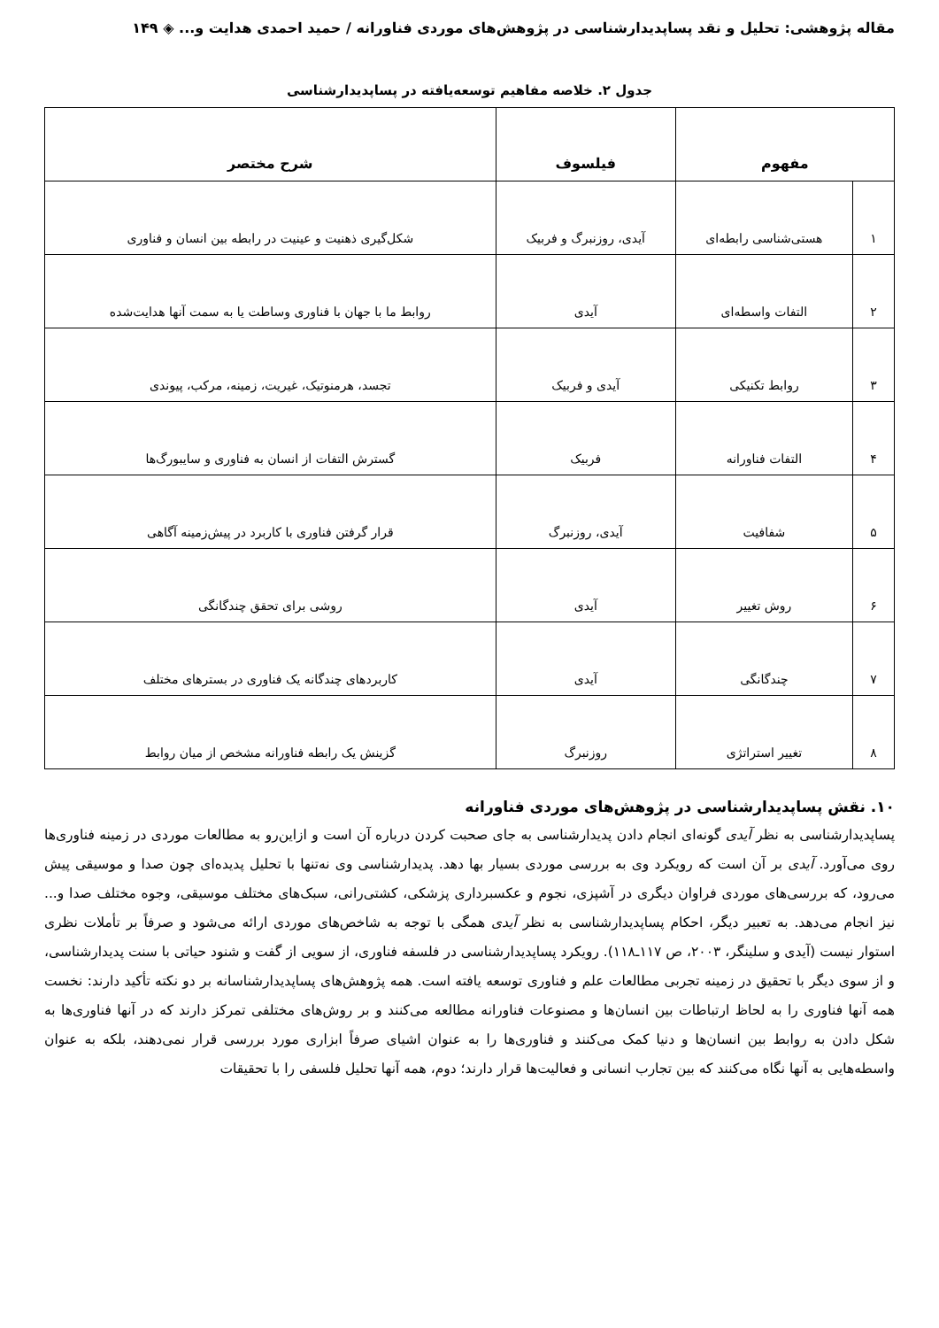مقاله پژوهشی: تحلیل و نقد پساپدیدارشناسی در پژوهش‌های موردی فناورانه / حمید احمدی هدایت و... ◈ ۱۴۹
جدول ۲. خلاصه مفاهیم توسعه‌یافته در پساپدیدارشناسی
| مفهوم | | فیلسوف | شرح مختصر |
| --- | --- | --- | --- |
| ۱ | هستی‌شناسی رابطه‌ای | آیدی، روزنبرگ و فربیک | شکل‌گیری ذهنیت و عینیت در رابطه بین انسان و فناوری |
| ۲ | التفات واسطه‌ای | آیدی | روابط ما با جهان با فناوری وساطت یا به سمت آنها هدایت‌شده |
| ۳ | روابط تکنیکی | آیدی و فربیک | تجسد، هرمنوتیک، غیریت، زمینه، مرکب، پیوندی |
| ۴ | التفات فناورانه | فربیک | گسترش التفات از انسان به فناوری و سایبورگ‌ها |
| ۵ | شفافیت | آیدی، روزنبرگ | قرار گرفتن فناوری با کاربرد در پیش‌زمینه آگاهی |
| ۶ | روش تغییر | آیدی | روشی برای تحقق چندگانگی |
| ۷ | چندگانگی | آیدی | کاربردهای چندگانه یک فناوری در بسترهای مختلف |
| ۸ | تغییر استراتژی | روزنبرگ | گزینش یک رابطه فناورانه مشخص از میان روابط |
۱۰. نقش پساپدیدارشناسی در پژوهش‌های موردی فناورانه
پساپدیدارشناسی به نظر آیدی گونه‌ای انجام دادن پدیدارشناسی به جای صحبت کردن درباره آن است و ازاین‌رو به مطالعات موردی در زمینه فناوری‌ها روی می‌آورد. آیدی بر آن است که رویکرد وی به بررسی موردی بسیار بها دهد. پدیدارشناسی وی نه‌تنها با تحلیل پدیده‌ای چون صدا و موسیقی پیش می‌رود، که بررسی‌های موردی فراوان دیگری در آشپزی، نجوم و عکسبرداری پزشکی، کشتی‌رانی، سبک‌های مختلف موسیقی، وجوه مختلف صدا و... نیز انجام می‌دهد. به تعبیر دیگر، احکام پساپدیدارشناسی به نظر آیدی همگی با توجه به شاخص‌های موردی ارائه می‌شود و صرفاً بر تأملات نظری استوار نیست (آیدی و سلینگر، ۲۰۰۳، ص ۱۱۷ـ۱۱۸). رویکرد پساپدیدارشناسی در فلسفه فناوری، از سویی از گفت و شنود حیاتی با سنت پدیدارشناسی، و از سوی دیگر با تحقیق در زمینه تجربی مطالعات علم و فناوری توسعه یافته است. همه پژوهش‌های پساپدیدارشناسانه بر دو نکته تأکید دارند: نخست همه آنها فناوری را به لحاظ ارتباطات بین انسان‌ها و مصنوعات فناورانه مطالعه می‌کنند و بر روش‌های مختلفی تمرکز دارند که در آنها فناوری‌ها به شکل دادن به روابط بین انسان‌ها و دنیا کمک می‌کنند و فناوری‌ها را به عنوان اشیای صرفاً ابزاری مورد بررسی قرار نمی‌دهند، بلکه به عنوان واسطه‌هایی به آنها نگاه می‌کنند که بین تجارب انسانی و فعالیت‌ها قرار دارند؛ دوم، همه آنها تحلیل فلسفی را با تحقیقات